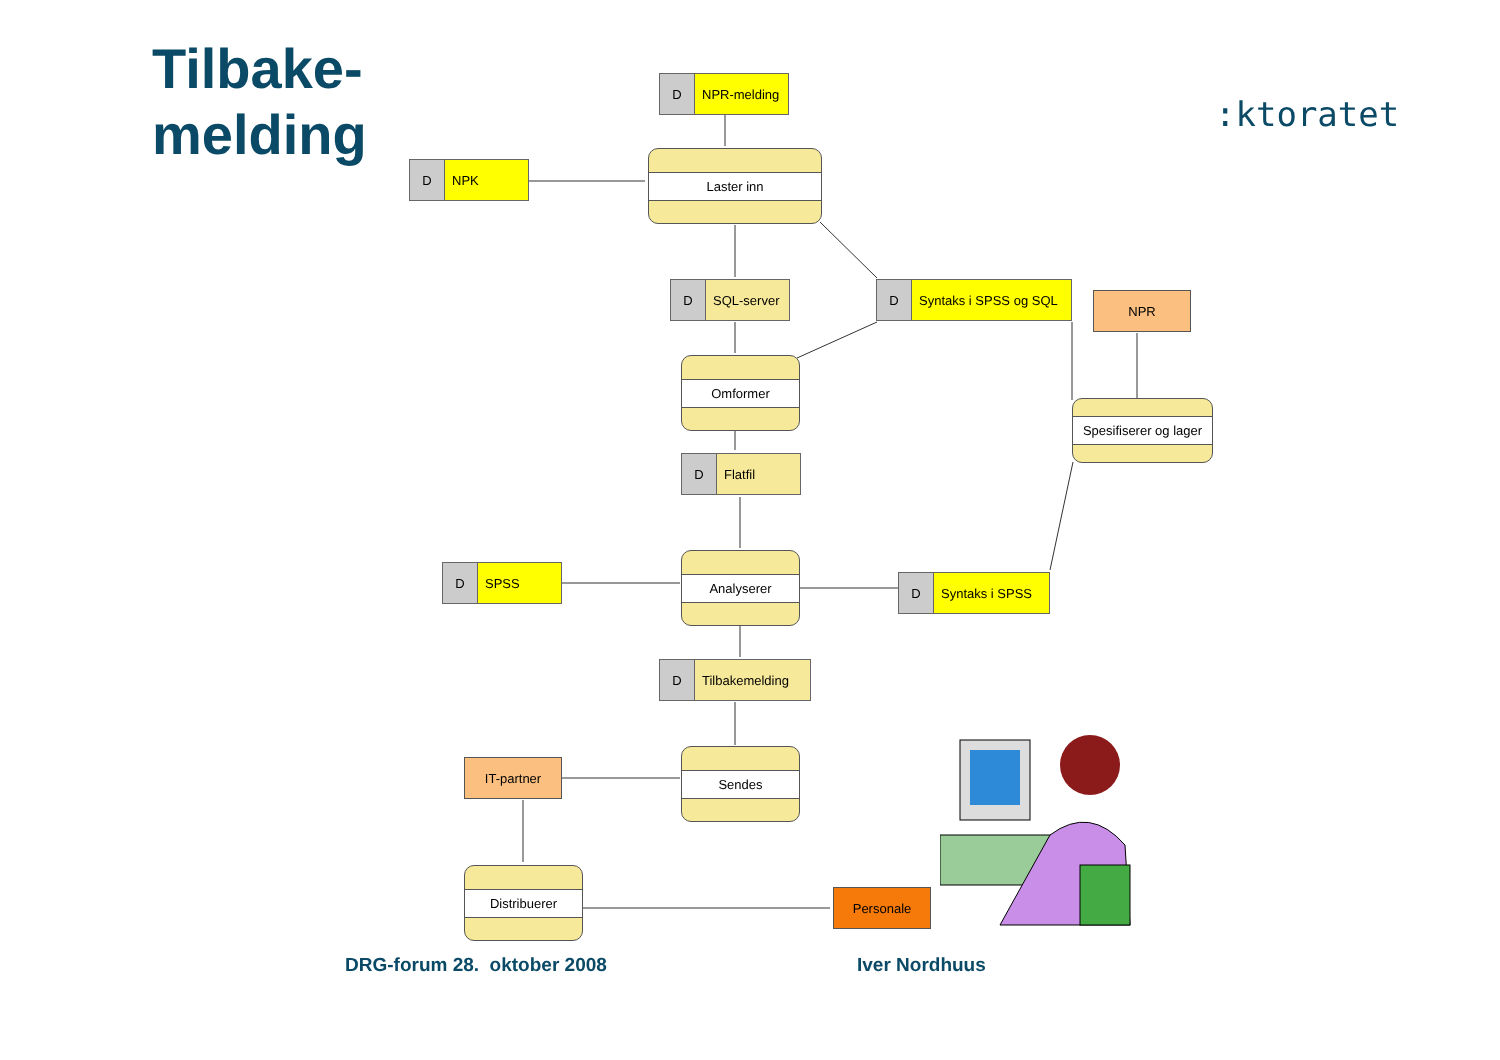Tilbake-
melding
:ktoratet
D NPR-melding
D NPK
Laster inn
D SQL-server
D Syntaks i SPSS og SQL
NPR
Omformer
Spesifiserer og lager
D Flatfil
D SPSS
Analyserer
D Syntaks i SPSS
D Tilbakemelding
IT-partner
Sendes
Distribuerer
Personale
DRG-forum 28. oktober 2008 Iver Nordhuus